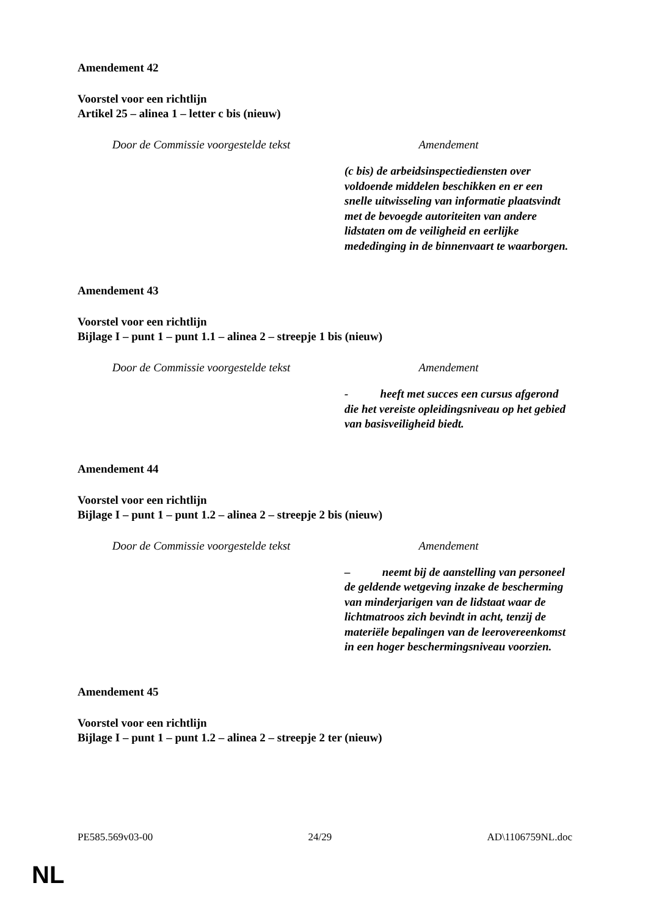Amendement 42
Voorstel voor een richtlijn
Artikel 25 – alinea 1 – letter c bis (nieuw)
| Door de Commissie voorgestelde tekst | Amendement |
| --- | --- |
| | (c bis) de arbeidsinspectiediensten over voldoende middelen beschikken en er een snelle uitwisseling van informatie plaatsvindt met de bevoegde autoriteiten van andere lidstaten om de veiligheid en eerlijke mededinging in de binnenvaart te waarborgen. |
Amendement 43
Voorstel voor een richtlijn
Bijlage I – punt 1 – punt 1.1 – alinea 2 – streepje 1 bis (nieuw)
| Door de Commissie voorgestelde tekst | Amendement |
| --- | --- |
| | - heeft met succes een cursus afgerond die het vereiste opleidingsniveau op het gebied van basisveiligheid biedt. |
Amendement 44
Voorstel voor een richtlijn
Bijlage I – punt 1 – punt 1.2 – alinea 2 – streepje 2 bis (nieuw)
| Door de Commissie voorgestelde tekst | Amendement |
| --- | --- |
| | – neemt bij de aanstelling van personeel de geldende wetgeving inzake de bescherming van minderjarigen van de lidstaat waar de lichtmatroos zich bevindt in acht, tenzij de materiële bepalingen van de leerovereenkomst in een hoger beschermingsniveau voorzien. |
Amendement 45
Voorstel voor een richtlijn
Bijlage I – punt 1 – punt 1.2 – alinea 2 – streepje 2 ter (nieuw)
PE585.569v03-00 24/29 AD\1106759NL.doc
NL